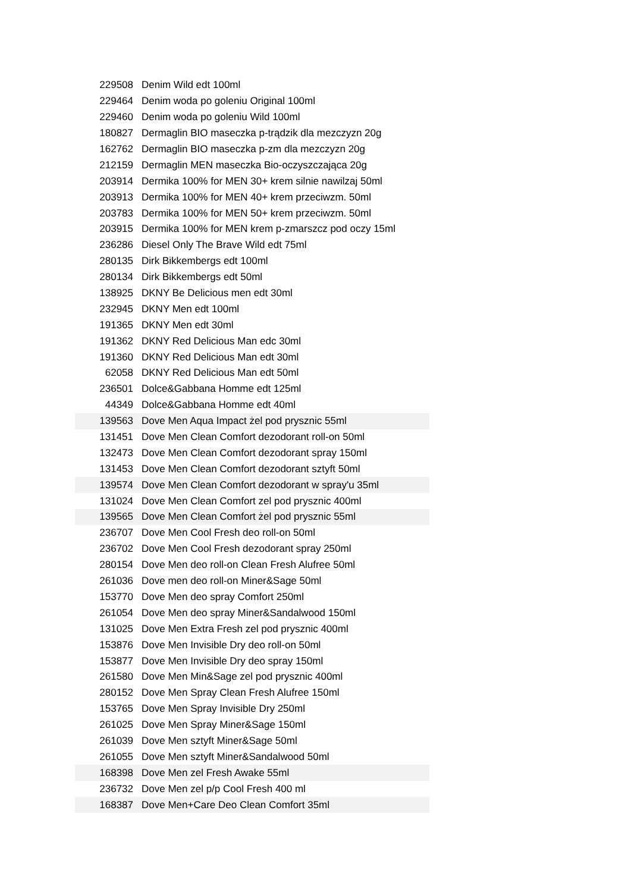| 229508 | Denim Wild edt 100ml |
| 229464 | Denim woda po goleniu Original 100ml |
| 229460 | Denim woda po goleniu Wild 100ml |
| 180827 | Dermaglin BIO maseczka p-trądzik dla mezczyzn 20g |
| 162762 | Dermaglin BIO maseczka p-zm dla mezczyzn 20g |
| 212159 | Dermaglin MEN maseczka Bio-oczyszczająca 20g |
| 203914 | Dermika 100% for MEN 30+ krem silnie nawilzaj 50ml |
| 203913 | Dermika 100% for MEN 40+ krem przeciwzm. 50ml |
| 203783 | Dermika 100% for MEN 50+ krem przeciwzm. 50ml |
| 203915 | Dermika 100% for MEN krem p-zmarszcz pod oczy 15ml |
| 236286 | Diesel Only The Brave Wild edt 75ml |
| 280135 | Dirk Bikkembergs edt 100ml |
| 280134 | Dirk Bikkembergs edt 50ml |
| 138925 | DKNY Be Delicious men edt 30ml |
| 232945 | DKNY Men edt 100ml |
| 191365 | DKNY Men edt 30ml |
| 191362 | DKNY Red Delicious Man edc 30ml |
| 191360 | DKNY Red Delicious Man edt 30ml |
| 62058 | DKNY Red Delicious Man edt 50ml |
| 236501 | Dolce&Gabbana Homme edt 125ml |
| 44349 | Dolce&Gabbana Homme edt 40ml |
| 139563 | Dove Men Aqua Impact żel pod prysznic 55ml |
| 131451 | Dove Men Clean Comfort dezodorant roll-on 50ml |
| 132473 | Dove Men Clean Comfort dezodorant spray 150ml |
| 131453 | Dove Men Clean Comfort dezodorant sztyft 50ml |
| 139574 | Dove Men Clean Comfort dezodorant w spray'u 35ml |
| 131024 | Dove Men Clean Comfort zel pod prysznic 400ml |
| 139565 | Dove Men Clean Comfort żel pod prysznic 55ml |
| 236707 | Dove Men Cool Fresh deo roll-on 50ml |
| 236702 | Dove Men Cool Fresh dezodorant spray 250ml |
| 280154 | Dove Men deo roll-on Clean Fresh Alufree 50ml |
| 261036 | Dove men deo roll-on Miner&Sage 50ml |
| 153770 | Dove Men deo spray Comfort 250ml |
| 261054 | Dove Men deo spray Miner&Sandalwood 150ml |
| 131025 | Dove Men Extra Fresh zel pod prysznic 400ml |
| 153876 | Dove Men Invisible Dry deo roll-on 50ml |
| 153877 | Dove Men Invisible Dry deo spray 150ml |
| 261580 | Dove Men Min&Sage zel pod prysznic 400ml |
| 280152 | Dove Men Spray Clean Fresh Alufree 150ml |
| 153765 | Dove Men Spray Invisible Dry 250ml |
| 261025 | Dove Men Spray Miner&Sage 150ml |
| 261039 | Dove Men sztyft Miner&Sage 50ml |
| 261055 | Dove Men sztyft Miner&Sandalwood 50ml |
| 168398 | Dove Men zel Fresh Awake 55ml |
| 236732 | Dove Men zel p/p Cool Fresh 400 ml |
| 168387 | Dove Men+Care Deo Clean Comfort 35ml |